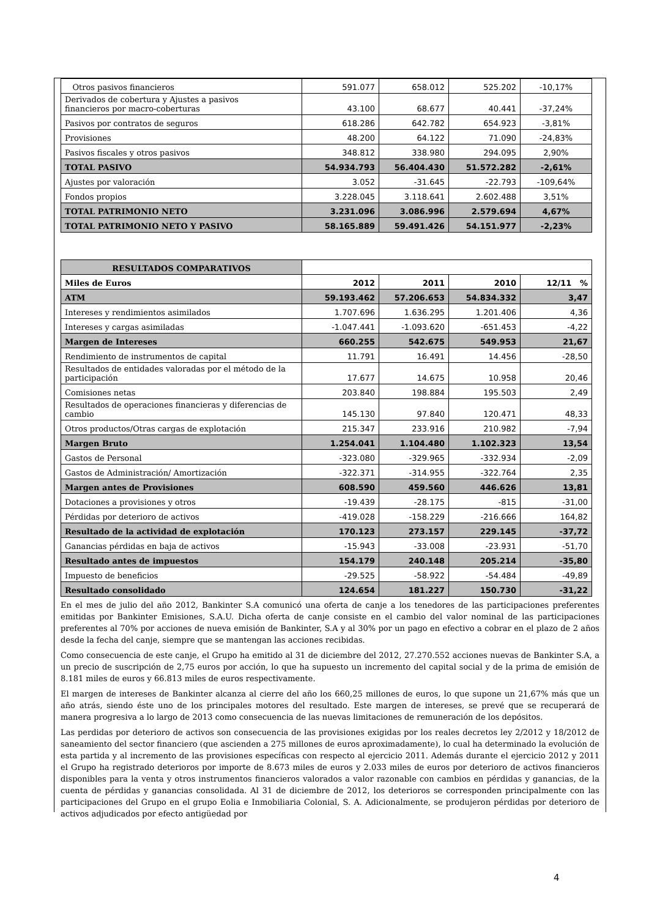| Otros pasivos financieros | 591.077 | 658.012 | 525.202 | -10,17% |
| Derivados de cobertura y Ajustes a pasivos financieros por macro-coberturas | 43.100 | 68.677 | 40.441 | -37,24% |
| Pasivos por contratos de seguros | 618.286 | 642.782 | 654.923 | -3,81% |
| Provisiones | 48.200 | 64.122 | 71.090 | -24,83% |
| Pasivos fiscales y otros pasivos | 348.812 | 338.980 | 294.095 | 2,90% |
| TOTAL PASIVO | 54.934.793 | 56.404.430 | 51.572.282 | -2,61% |
| Ajustes por valoración | 3.052 | -31.645 | -22.793 | -109,64% |
| Fondos propios | 3.228.045 | 3.118.641 | 2.602.488 | 3,51% |
| TOTAL PATRIMONIO NETO | 3.231.096 | 3.086.996 | 2.579.694 | 4,67% |
| TOTAL PATRIMONIO NETO Y PASIVO | 58.165.889 | 59.491.426 | 54.151.977 | -2,23% |
| RESULTADOS COMPARATIVOS | | | | |
| Miles de Euros | 2012 | 2011 | 2010 | 12/11 % |
| ATM | 59.193.462 | 57.206.653 | 54.834.332 | 3,47 |
| Intereses y rendimientos asimilados | 1.707.696 | 1.636.295 | 1.201.406 | 4,36 |
| Intereses y cargas asimiladas | -1.047.441 | -1.093.620 | -651.453 | -4,22 |
| Margen de Intereses | 660.255 | 542.675 | 549.953 | 21,67 |
| Rendimiento de instrumentos de capital | 11.791 | 16.491 | 14.456 | -28,50 |
| Resultados de entidades valoradas por el método de la participación | 17.677 | 14.675 | 10.958 | 20,46 |
| Comisiones netas | 203.840 | 198.884 | 195.503 | 2,49 |
| Resultados de operaciones financieras y diferencias de cambio | 145.130 | 97.840 | 120.471 | 48,33 |
| Otros productos/Otras cargas de explotación | 215.347 | 233.916 | 210.982 | -7,94 |
| Margen Bruto | 1.254.041 | 1.104.480 | 1.102.323 | 13,54 |
| Gastos de Personal | -323.080 | -329.965 | -332.934 | -2,09 |
| Gastos de Administración/ Amortización | -322.371 | -314.955 | -322.764 | 2,35 |
| Margen antes de Provisiones | 608.590 | 459.560 | 446.626 | 13,81 |
| Dotaciones a provisiones y otros | -19.439 | -28.175 | -815 | -31,00 |
| Pérdidas por deterioro de activos | -419.028 | -158.229 | -216.666 | 164,82 |
| Resultado de la actividad de explotación | 170.123 | 273.157 | 229.145 | -37,72 |
| Ganancias pérdidas en baja de activos | -15.943 | -33.008 | -23.931 | -51,70 |
| Resultado antes de impuestos | 154.179 | 240.148 | 205.214 | -35,80 |
| Impuesto de beneficios | -29.525 | -58.922 | -54.484 | -49,89 |
| Resultado consolidado | 124.654 | 181.227 | 150.730 | -31,22 |
En el mes de julio del año 2012, Bankinter S.A comunicó una oferta de canje a los tenedores de las participaciones preferentes emitidas por Bankinter Emisiones, S.A.U. Dicha oferta de canje consiste en el cambio del valor nominal de las participaciones preferentes al 70% por acciones de nueva emisión de Bankinter, S.A y al 30% por un pago en efectivo a cobrar en el plazo de 2 años desde la fecha del canje, siempre que se mantengan las acciones recibidas.
Como consecuencia de este canje, el Grupo ha emitido al 31 de diciembre del 2012, 27.270.552 acciones nuevas de Bankinter S.A, a un precio de suscripción de 2,75 euros por acción, lo que ha supuesto un incremento del capital social y de la prima de emisión de 8.181 miles de euros y 66.813 miles de euros respectivamente.
El margen de intereses de Bankinter alcanza al cierre del año los 660,25 millones de euros, lo que supone un 21,67% más que un año atrás, siendo éste uno de los principales motores del resultado. Este margen de intereses, se prevé que se recuperará de manera progresiva a lo largo de 2013 como consecuencia de las nuevas limitaciones de remuneración de los depósitos.
Las perdidas por deterioro de activos son consecuencia de las provisiones exigidas por los reales decretos ley 2/2012 y 18/2012 de saneamiento del sector financiero (que ascienden a 275 millones de euros aproximadamente), lo cual ha determinado la evolución de esta partida y al incremento de las provisiones específicas con respecto al ejercicio 2011. Además durante el ejercicio 2012 y 2011 el Grupo ha registrado deterioros por importe de 8.673 miles de euros y 2.033 miles de euros por deterioro de activos financieros disponibles para la venta y otros instrumentos financieros valorados a valor razonable con cambios en pérdidas y ganancias, de la cuenta de pérdidas y ganancias consolidada. Al 31 de diciembre de 2012, los deterioros se corresponden principalmente con las participaciones del Grupo en el grupo Eolia e Inmobiliaria Colonial, S. A. Adicionalmente, se produjeron pérdidas por deterioro de activos adjudicados por efecto antigüedad por
4